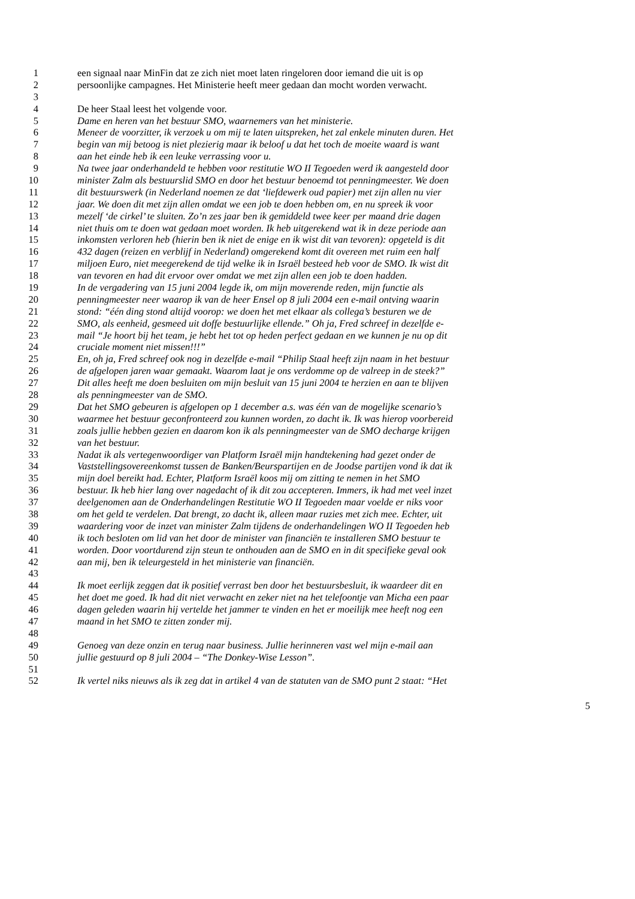1 een signaal naar MinFin dat ze zich niet moet laten ringeloren door iemand die uit is op
2 persoonlijke campagnes. Het Ministerie heeft meer gedaan dan mocht worden verwacht.
3
4 De heer Staal leest het volgende voor.
5 Dame en heren van het bestuur SMO, waarnemers van het ministerie.
6 Meneer de voorzitter, ik verzoek u om mij te laten uitspreken, het zal enkele minuten duren. Het
7 begin van mij betoog is niet plezierig maar ik beloof u dat het toch de moeite waard is want
8 aan het einde heb ik een leuke verrassing voor u.
9 Na twee jaar onderhandeld te hebben voor restitutie WO II Tegoeden werd ik aangesteld door
10 minister Zalm als bestuurslid SMO en door het bestuur benoemd tot penningmeester. We doen
11 dit bestuurswerk (in Nederland noemen ze dat ‘liefdewerk oud papier) met zijn allen nu vier
12 jaar. We doen dit met zijn allen omdat we een job te doen hebben om, en nu spreek ik voor
13 mezelf ‘de cirkel’ te sluiten. Zo’n zes jaar ben ik gemiddeld twee keer per maand drie dagen
14 niet thuis om te doen wat gedaan moet worden. Ik heb uitgerekend wat ik in deze periode aan
15 inkomsten verloren heb (hierin ben ik niet de enige en ik wist dit van tevoren): opgeteld is dit
16 432 dagen (reizen en verblijf in Nederland) omgerekend komt dit overeen met ruim een half
17 miljoen Euro, niet meegerekend de tijd welke ik in Israël besteed heb voor de SMO. Ik wist dit
18 van tevoren en had dit ervoor over omdat we met zijn allen een job te doen hadden.
19 In de vergadering van 15 juni 2004 legde ik, om mijn moverende reden, mijn functie als
20 penningmeester neer waarop ik van de heer Ensel op 8 juli 2004 een e-mail ontving waarin
21 stond: “één ding stond altijd voorop: we doen het met elkaar als collega’s besturen we de
22 SMO, als eenheid, gesmeed uit doffe bestuurlijke ellende.” Oh ja, Fred schreef in dezelfde e-
23 mail “Je hoort bij het team, je hebt het tot op heden perfect gedaan en we kunnen je nu op dit
24 cruciale moment niet missen!!!”
25 En, oh ja, Fred schreef ook nog in dezelfde e-mail “Philip Staal heeft zijn naam in het bestuur
26 de afgelopen jaren waar gemaakt. Waarom laat je ons verdomme op de valreep in de steek?”
27 Dit alles heeft me doen besluiten om mijn besluit van 15 juni 2004 te herzien en aan te blijven
28 als penningmeester van de SMO.
29 Dat het SMO gebeuren is afgelopen op 1 december a.s. was één van de mogelijke scenario’s
30 waarmee het bestuur geconfronteerd zou kunnen worden, zo dacht ik. Ik was hierop voorbereid
31 zoals jullie hebben gezien en daarom kon ik als penningmeester van de SMO decharge krijgen
32 van het bestuur.
33 Nadat ik als vertegenwoordiger van Platform Israël mijn handtekening had gezet onder de
34 Vaststellingsovereenkomst tussen de Banken/Beurspartijen en de Joodse partijen vond ik dat ik
35 mijn doel bereikt had. Echter, Platform Israël koos mij om zitting te nemen in het SMO
36 bestuur. Ik heb hier lang over nagedacht of ik dit zou accepteren. Immers, ik had met veel inzet
37 deelgenomen aan de Onderhandelingen Restitutie WO II Tegoeden maar voelde er niks voor
38 om het geld te verdelen. Dat brengt, zo dacht ik, alleen maar ruzies met zich mee. Echter, uit
39 waardering voor de inzet van minister Zalm tijdens de onderhandelingen WO II Tegoeden heb
40 ik toch besloten om lid van het door de minister van financiën te installeren SMO bestuur te
41 worden. Door voortdurend zijn steun te onthouden aan de SMO en in dit specifieke geval ook
42 aan mij, ben ik teleurgesteld in het ministerie van financiën.
43
44 Ik moet eerlijk zeggen dat ik positief verrast ben door het bestuursbesluit, ik waardeer dit en
45 het doet me goed. Ik had dit niet verwacht en zeker niet na het telefoontje van Micha een paar
46 dagen geleden waarin hij vertelde het jammer te vinden en het er moeilijk mee heeft nog een
47 maand in het SMO te zitten zonder mij.
48
49 Genoeg van deze onzin en terug naar business. Jullie herinneren vast wel mijn e-mail aan
50 jullie gestuurd op 8 juli 2004 – “The Donkey-Wise Lesson”.
51
52 Ik vertel niks nieuws als ik zeg dat in artikel 4 van de statuten van de SMO punt 2 staat: “Het
5